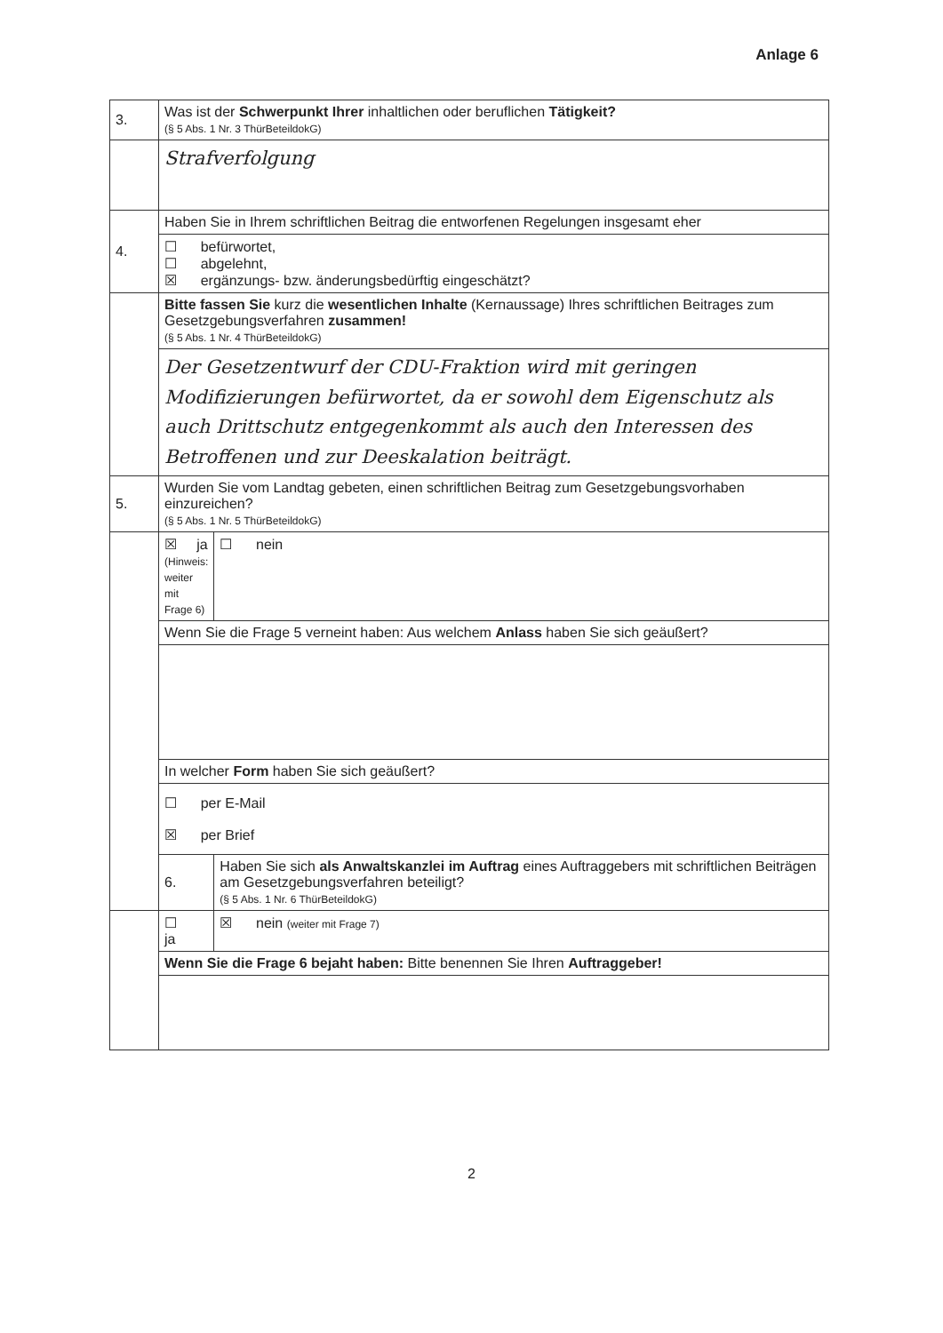Anlage 6
| 3. | Was ist der Schwerpunkt Ihrer inhaltlichen oder beruflichen Tätigkeit? (§ 5 Abs. 1 Nr. 3 ThürBeteildokG) | |
| | Strafverfolgung | |
| 4. | Haben Sie in Ihrem schriftlichen Beitrag die entworfenen Regelungen insgesamt eher | |
| | ☐ befürwortet, ☐ abgelehnt, ☒ ergänzungs- bzw. änderungsbedürftig eingeschätzt? | |
| | Bitte fassen Sie kurz die wesentlichen Inhalte (Kernaussage) Ihres schriftlichen Beitrages zum Gesetzgebungsverfahren zusammen! (§ 5 Abs. 1 Nr. 4 ThürBeteildokG) | |
| | Der Gesetzentwurf der CDU-Fraktion wird mit geringen Modifizierungen befürwortet, da er sowohl dem Eigenschutz als auch Drittschutz entgegenkommt als auch den Interessen des Betroffenen und zur Deeskalation beiträgt. | |
| 5. | Wurden Sie vom Landtag gebeten, einen schriftlichen Beitrag zum Gesetzgebungsvorhaben einzureichen? (§ 5 Abs. 1 Nr. 5 ThürBeteildokG) | |
| | ☒ ja (Hinweis: weiter mit Frage 6) | ☐ nein |
| | Wenn Sie die Frage 5 verneint haben: Aus welchem Anlass haben Sie sich geäußert? | |
| | In welcher Form haben Sie sich geäußert? | |
| | ☐ per E-Mail ☒ per Brief | |
| | 6. | Haben Sie sich als Anwaltskanzlei im Auftrag eines Auftraggebers mit schriftlichen Beiträgen am Gesetzgebungsverfahren beteiligt? (§ 5 Abs. 1 Nr. 6 ThürBeteildokG) |
| | ☐ ja | ☒ nein (weiter mit Frage 7) |
| | Wenn Sie die Frage 6 bejaht haben: Bitte benennen Sie Ihren Auftraggeber! | |
2